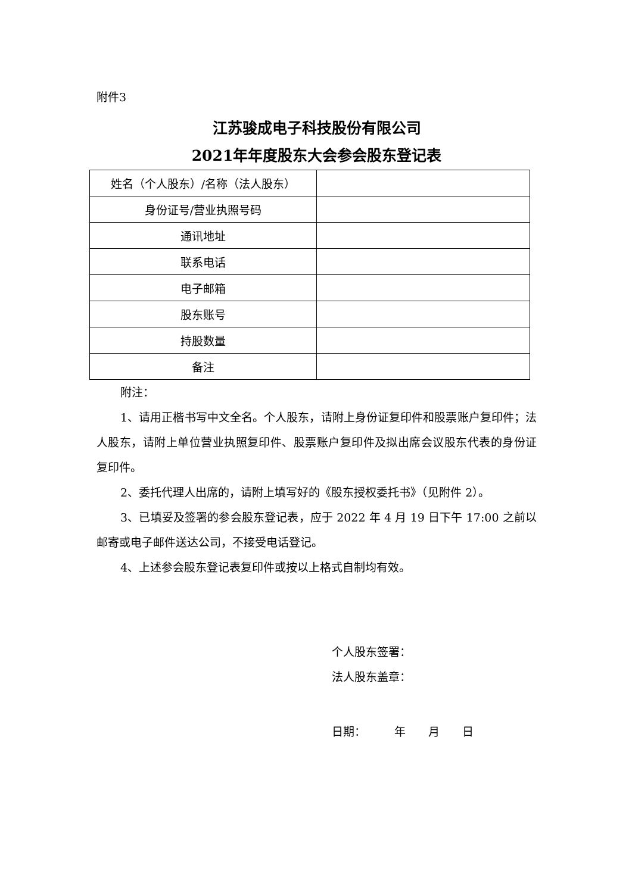附件3
江苏骏成电子科技股份有限公司
2021年年度股东大会参会股东登记表
| 姓名（个人股东）/名称（法人股东） | |
| 身份证号/营业执照号码 | |
| 通讯地址 | |
| 联系电话 | |
| 电子邮箱 | |
| 股东账号 | |
| 持股数量 | |
| 备注 | |
附注：
1、请用正楷书写中文全名。个人股东，请附上身份证复印件和股票账户复印件；法人股东，请附上单位营业执照复印件、股票账户复印件及拟出席会议股东代表的身份证复印件。
2、委托代理人出席的，请附上填写好的《股东授权委托书》（见附件 2）。
3、已填妥及签署的参会股东登记表，应于 2022 年 4 月 19 日下午 17:00 之前以邮寄或电子邮件送达公司，不接受电话登记。
4、上述参会股东登记表复印件或按以上格式自制均有效。
个人股东签署：
法人股东盖章：
日期：   年  月  日